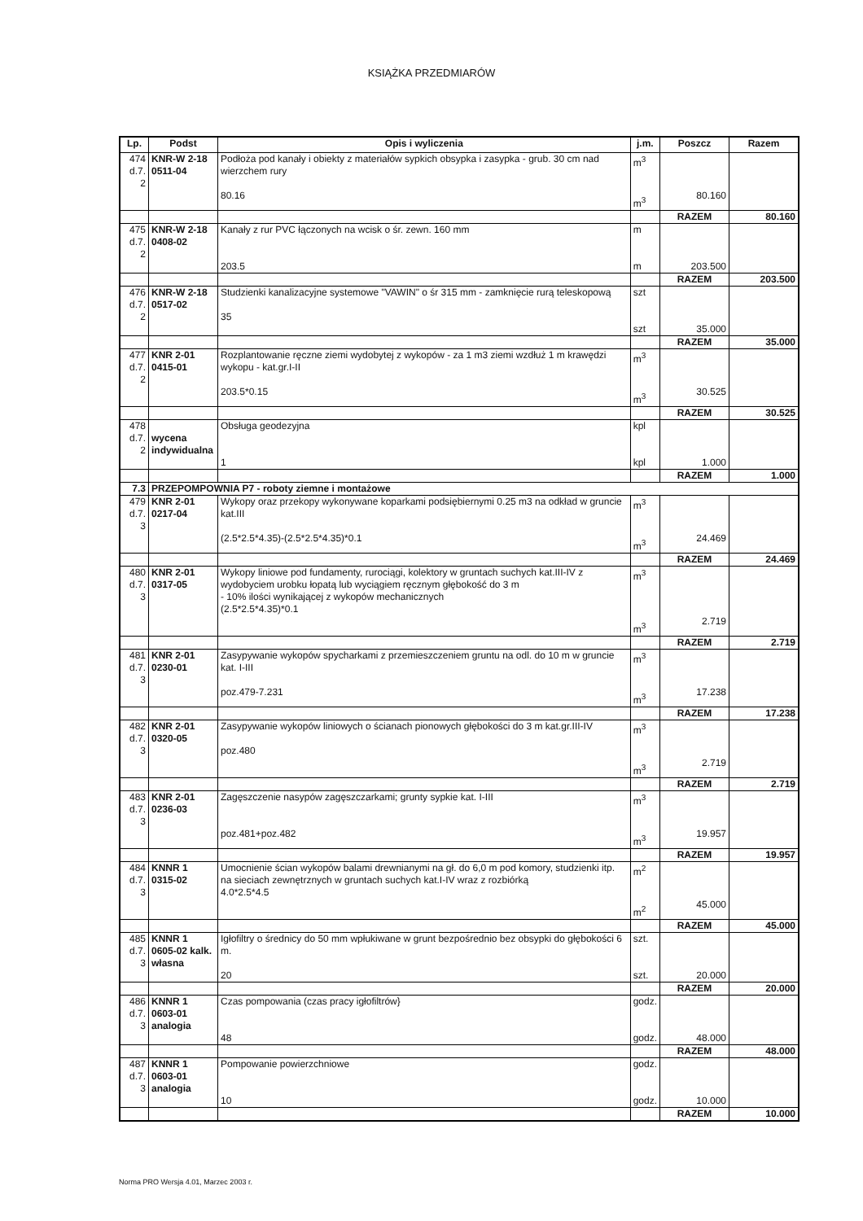KSIĄŻKA PRZEDMIARÓW
| Lp. | Podst | Opis i wyliczenia | j.m. | Poszcz | Razem |
| --- | --- | --- | --- | --- | --- |
| 474 d.7. 2 | KNR-W 2-18 0511-04 | Podłoża pod kanały i obiekty z materiałów sypkich obsypka i zasypka - grub. 30 cm nad wierzchem rury 80.16 | m<sup>3</sup> m<sup>3</sup> | 80.160 | |
| | | | | RAZEM | 80.160 |
| 475 d.7. 2 | KNR-W 2-18 0408-02 | Kanały z rur PVC łączonych na wcisk o śr. zewn. 160 mm 203.5 | m m | 203.500 | |
| | | | | RAZEM | 203.500 |
| 476 d.7. 2 | KNR-W 2-18 0517-02 | Studzienki kanalizacyjne systemowe "VAWIN" o śr 315 mm - zamknięcie rurą teleskopową 35 | szt szt | 35.000 | |
| | | | | RAZEM | 35.000 |
| 477 d.7. 2 | KNR 2-01 0415-01 | Rozplantowanie ręczne ziemi wydobytej z wykopów - za 1 m3 ziemi wzdłuż 1 m krawędzi wykopu - kat.gr.I-II 203.5*0.15 | m<sup>3</sup> m<sup>3</sup> | 30.525 | |
| | | | | RAZEM | 30.525 |
| 478 d.7. 2 | wycena indywidualna | Obsługa geodezyjna 1 | kpl kpl | 1.000 | |
| | | | | RAZEM | 1.000 |
| 7.3 | PRZEPOMPOWNIA P7 - roboty ziemne i montażowe | | | | |
| 479 d.7. 3 | KNR 2-01 0217-04 | Wykopy oraz przekopy wykonywane koparkami podsiębiernymi 0.25 m3 na odkład w gruncie kat.III (2.5*2.5*4.35)-(2.5*2.5*4.35)*0.1 | m<sup>3</sup> m<sup>3</sup> | 24.469 | |
| | | | | RAZEM | 24.469 |
| 480 d.7. 3 | KNR 2-01 0317-05 | Wykopy liniowe pod fundamenty, rurociągi, kolektory w gruntach suchych kat.III-IV z wydobyciem urobku łopatą lub wyciągiem ręcznym głębokość do 3 m - 10% ilości wynikającej z wykopów mechanicznych (2.5*2.5*4.35)*0.1 | m<sup>3</sup> m<sup>3</sup> | 2.719 | |
| | | | | RAZEM | 2.719 |
| 481 d.7. 3 | KNR 2-01 0230-01 | Zasypywanie wykopów spycharkami z przemieszczeniem gruntu na odl. do 10 m w gruncie kat. I-III poz.479-7.231 | m<sup>3</sup> m<sup>3</sup> | 17.238 | |
| | | | | RAZEM | 17.238 |
| 482 d.7. 3 | KNR 2-01 0320-05 | Zasypywanie wykopów liniowych o ścianach pionowych głębokości do 3 m kat.gr.III-IV poz.480 | m<sup>3</sup> m<sup>3</sup> | 2.719 | |
| | | | | RAZEM | 2.719 |
| 483 d.7. 3 | KNR 2-01 0236-03 | Zagęszczenie nasypów zagęszczarkami; grunty sypkie kat. I-III poz.481+poz.482 | m<sup>3</sup> m<sup>3</sup> | 19.957 | |
| | | | | RAZEM | 19.957 |
| 484 d.7. 3 | KNNR 1 0315-02 | Umocnienie ścian wykopów balami drewnianymi na gł. do 6,0 m pod komory, studzienki itp. na sieciach zewnętrznych w gruntach suchych kat.I-IV wraz z rozbiórką 4.0*2.5*4.5 | m<sup>2</sup> m<sup>2</sup> | 45.000 | |
| | | | | RAZEM | 45.000 |
| 485 d.7. 3 | KNNR 1 0605-02 kalk. własna | Igłofiltry o średnicy do 50 mm wpłukiwane w grunt bezpośrednio bez obsypki do głębokości 6 m. 20 | szt. szt. | 20.000 | |
| | | | | RAZEM | 20.000 |
| 486 d.7. 3 | KNNR 1 0603-01 analogia | Czas pompowania (czas pracy igłofiltrów} 48 | godz. godz. | 48.000 | |
| | | | | RAZEM | 48.000 |
| 487 d.7. 3 | KNNR 1 0603-01 analogia | Pompowanie powierzchniowe 10 | godz. godz. | 10.000 | |
| | | | | RAZEM | 10.000 |
Norma PRO Wersja 4.01, Marzec 2003 r.